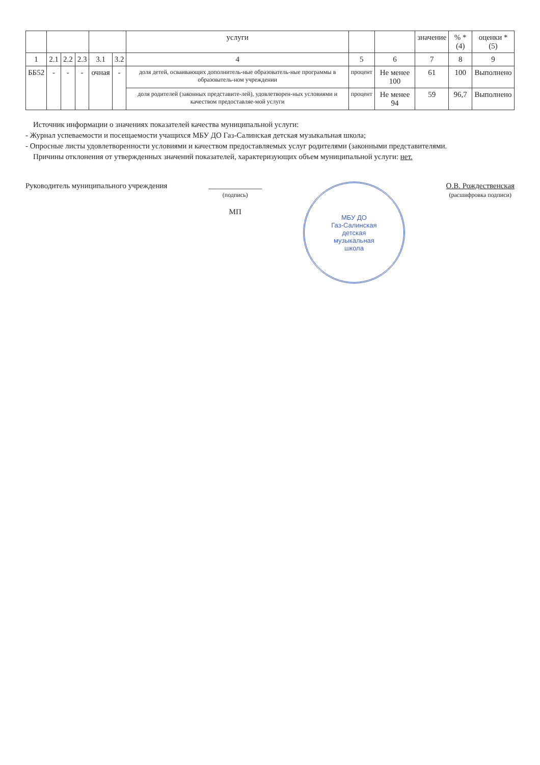| | | | | | | услуги | | | значение | % *(4) | оценки *(5) |
| --- | --- | --- | --- | --- | --- | --- | --- | --- | --- | --- | --- |
| 1 | 2.1 | 2.2 | 2.3 | 3.1 | 3.2 | 4 | 5 | 6 | 7 | 8 | 9 |
| ББ52 | - | - | - | очная | - | доля детей, осваивающих дополнитель-ные образователь-ные программы в образователь-ном учреждении | процент | Не менее 100 | 61 | 100 | Выполнено |
| | | | | | | доля родителей (законных представите-лей), удовлетворен-ных условиями и качеством предоставляе-мой услуги | процент | Не менее 94 | 59 | 96,7 | Выполнено |
Источник информации о значениях показателей качества муниципальной услуги:
- Журнал успеваемости и посещаемости учащихся МБУ ДО Газ-Салинская детская музыкальная школа;
- Опросные листы удовлетворенности условиями и качеством предоставляемых услуг родителями (законными представителями.
Причины отклонения от утвержденных значений показателей, характеризующих объем муниципальной услуги: нет.
Руководитель муниципального учреждения
______________
(подпись)
МП
МБУ ДО
Газ-Салинская
детская
музыкальная
школа
О.В. Рождественская
(расшифровка подписи)